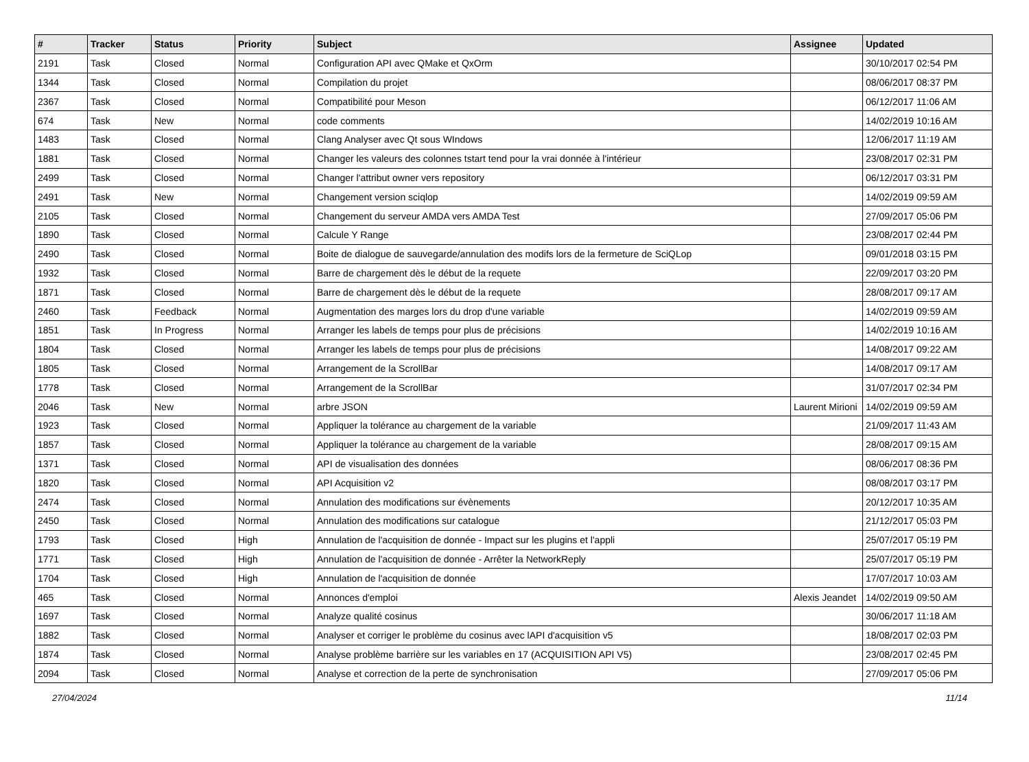| # | Tracker | Status | Priority | Subject | Assignee | Updated |
| --- | --- | --- | --- | --- | --- | --- |
| 2191 | Task | Closed | Normal | Configuration API avec QMake et QxOrm | | 30/10/2017 02:54 PM |
| 1344 | Task | Closed | Normal | Compilation du projet | | 08/06/2017 08:37 PM |
| 2367 | Task | Closed | Normal | Compatibilité pour Meson | | 06/12/2017 11:06 AM |
| 674 | Task | New | Normal | code comments | | 14/02/2019 10:16 AM |
| 1483 | Task | Closed | Normal | Clang Analyser avec Qt sous WIndows | | 12/06/2017 11:19 AM |
| 1881 | Task | Closed | Normal | Changer les valeurs des colonnes tstart tend pour la vrai donnée à l'intérieur | | 23/08/2017 02:31 PM |
| 2499 | Task | Closed | Normal | Changer l'attribut owner vers repository | | 06/12/2017 03:31 PM |
| 2491 | Task | New | Normal | Changement version sciqlop | | 14/02/2019 09:59 AM |
| 2105 | Task | Closed | Normal | Changement du serveur AMDA vers AMDA Test | | 27/09/2017 05:06 PM |
| 1890 | Task | Closed | Normal | Calcule Y Range | | 23/08/2017 02:44 PM |
| 2490 | Task | Closed | Normal | Boite de dialogue de sauvegarde/annulation des modifs lors de la fermeture de SciQLop | | 09/01/2018 03:15 PM |
| 1932 | Task | Closed | Normal | Barre de chargement dès le début de la requete | | 22/09/2017 03:20 PM |
| 1871 | Task | Closed | Normal | Barre de chargement dès le début de la requete | | 28/08/2017 09:17 AM |
| 2460 | Task | Feedback | Normal | Augmentation des marges lors du drop d'une variable | | 14/02/2019 09:59 AM |
| 1851 | Task | In Progress | Normal | Arranger les labels de temps pour plus de précisions | | 14/02/2019 10:16 AM |
| 1804 | Task | Closed | Normal | Arranger les labels de temps pour plus de précisions | | 14/08/2017 09:22 AM |
| 1805 | Task | Closed | Normal | Arrangement de la ScrollBar | | 14/08/2017 09:17 AM |
| 1778 | Task | Closed | Normal | Arrangement de la ScrollBar | | 31/07/2017 02:34 PM |
| 2046 | Task | New | Normal | arbre JSON | Laurent Mirioni | 14/02/2019 09:59 AM |
| 1923 | Task | Closed | Normal | Appliquer la tolérance au chargement de la variable | | 21/09/2017 11:43 AM |
| 1857 | Task | Closed | Normal | Appliquer la tolérance au chargement de la variable | | 28/08/2017 09:15 AM |
| 1371 | Task | Closed | Normal | API de visualisation des données | | 08/06/2017 08:36 PM |
| 1820 | Task | Closed | Normal | API Acquisition v2 | | 08/08/2017 03:17 PM |
| 2474 | Task | Closed | Normal | Annulation des modifications sur évènements | | 20/12/2017 10:35 AM |
| 2450 | Task | Closed | Normal | Annulation des modifications sur catalogue | | 21/12/2017 05:03 PM |
| 1793 | Task | Closed | High | Annulation de l'acquisition de donnée - Impact sur les plugins et l'appli | | 25/07/2017 05:19 PM |
| 1771 | Task | Closed | High | Annulation de l'acquisition de donnée - Arrêter la NetworkReply | | 25/07/2017 05:19 PM |
| 1704 | Task | Closed | High | Annulation de l'acquisition de donnée | | 17/07/2017 10:03 AM |
| 465 | Task | Closed | Normal | Annonces d'emploi | Alexis Jeandet | 14/02/2019 09:50 AM |
| 1697 | Task | Closed | Normal | Analyze qualité cosinus | | 30/06/2017 11:18 AM |
| 1882 | Task | Closed | Normal | Analyser et corriger le problème du cosinus avec lAPI d'acquisition v5 | | 18/08/2017 02:03 PM |
| 1874 | Task | Closed | Normal | Analyse problème barrière sur les variables en 17 (ACQUISITION API V5) | | 23/08/2017 02:45 PM |
| 2094 | Task | Closed | Normal | Analyse et correction de la perte de synchronisation | | 27/09/2017 05:06 PM |
27/04/2024 11/14